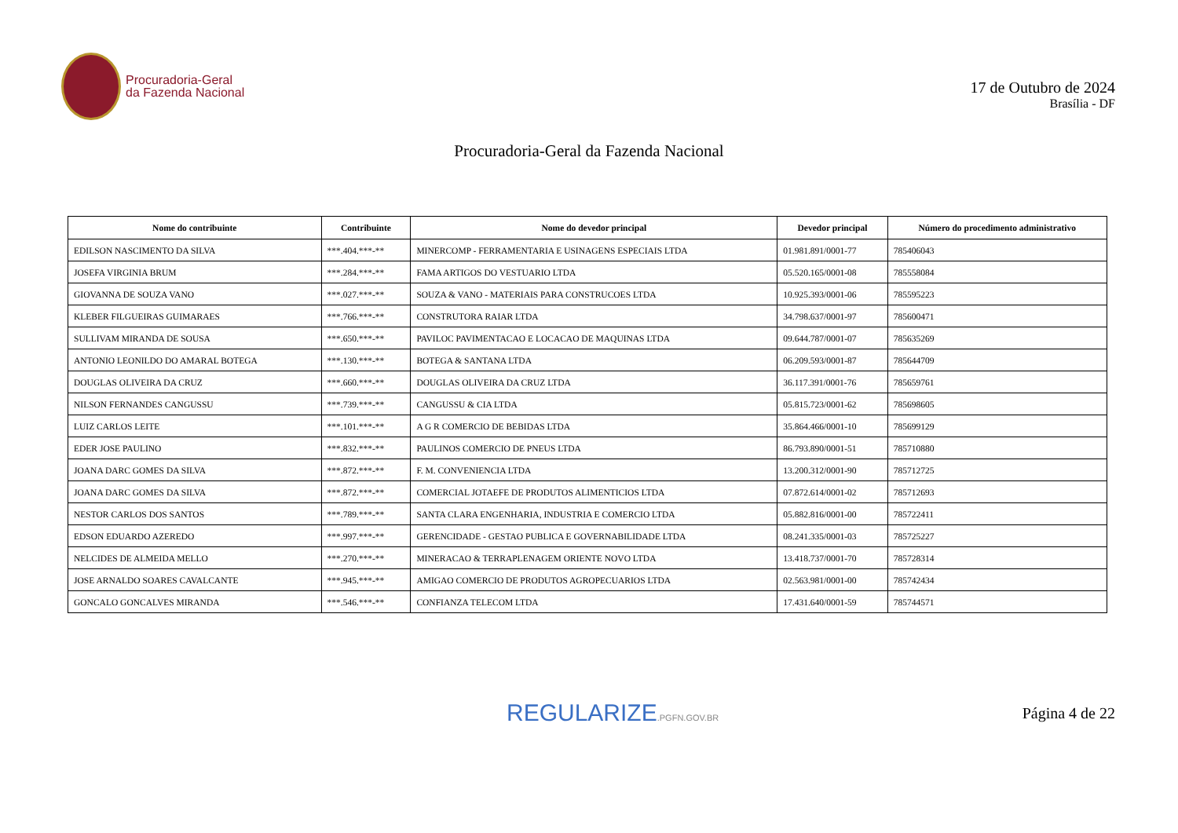Procuradoria-Geral
da Fazenda Nacional
17 de Outubro de 2024
Brasília - DF
Procuradoria-Geral da Fazenda Nacional
| Nome do contribuinte | Contribuinte | Nome do devedor principal | Devedor principal | Número do procedimento administrativo |
| --- | --- | --- | --- | --- |
| EDILSON NASCIMENTO DA SILVA | ***.404.***-** | MINERCOMP - FERRAMENTARIA E USINAGENS ESPECIAIS LTDA | 01.981.891/0001-77 | 785406043 |
| JOSEFA VIRGINIA BRUM | ***.284.***-** | FAMA ARTIGOS DO VESTUARIO LTDA | 05.520.165/0001-08 | 785558084 |
| GIOVANNA DE SOUZA VANO | ***.027.***-** | SOUZA & VANO - MATERIAIS PARA CONSTRUCOES LTDA | 10.925.393/0001-06 | 785595223 |
| KLEBER FILGUEIRAS GUIMARAES | ***.766.***-** | CONSTRUTORA RAIAR LTDA | 34.798.637/0001-97 | 785600471 |
| SULLIVAM MIRANDA DE SOUSA | ***.650.***-** | PAVILOC PAVIMENTACAO E LOCACAO DE MAQUINAS LTDA | 09.644.787/0001-07 | 785635269 |
| ANTONIO LEONILDO DO AMARAL BOTEGA | ***.130.***-** | BOTEGA & SANTANA LTDA | 06.209.593/0001-87 | 785644709 |
| DOUGLAS OLIVEIRA DA CRUZ | ***.660.***-** | DOUGLAS OLIVEIRA DA CRUZ LTDA | 36.117.391/0001-76 | 785659761 |
| NILSON FERNANDES CANGUSSU | ***.739.***-** | CANGUSSU & CIA LTDA | 05.815.723/0001-62 | 785698605 |
| LUIZ CARLOS LEITE | ***.101.***-** | A G R COMERCIO DE BEBIDAS LTDA | 35.864.466/0001-10 | 785699129 |
| EDER JOSE PAULINO | ***.832.***-** | PAULINOS COMERCIO DE PNEUS LTDA | 86.793.890/0001-51 | 785710880 |
| JOANA DARC GOMES DA SILVA | ***.872.***-** | F. M. CONVENIENCIA LTDA | 13.200.312/0001-90 | 785712725 |
| JOANA DARC GOMES DA SILVA | ***.872.***-** | COMERCIAL JOTAEFE DE PRODUTOS ALIMENTICIOS LTDA | 07.872.614/0001-02 | 785712693 |
| NESTOR CARLOS DOS SANTOS | ***.789.***-** | SANTA CLARA ENGENHARIA, INDUSTRIA E COMERCIO LTDA | 05.882.816/0001-00 | 785722411 |
| EDSON EDUARDO AZEREDO | ***.997.***-** | GERENCIDADE - GESTAO PUBLICA E GOVERNABILIDADE LTDA | 08.241.335/0001-03 | 785725227 |
| NELCIDES DE ALMEIDA MELLO | ***.270.***-** | MINERACAO & TERRAPLENAGEM ORIENTE NOVO LTDA | 13.418.737/0001-70 | 785728314 |
| JOSE ARNALDO SOARES CAVALCANTE | ***.945.***-** | AMIGAO COMERCIO DE PRODUTOS AGROPECUARIOS LTDA | 02.563.981/0001-00 | 785742434 |
| GONCALO GONCALVES MIRANDA | ***.546.***-** | CONFIANZA TELECOM LTDA | 17.431.640/0001-59 | 785744571 |
REGULARIZE.PGFN.GOV.BR
Página 4 de 22